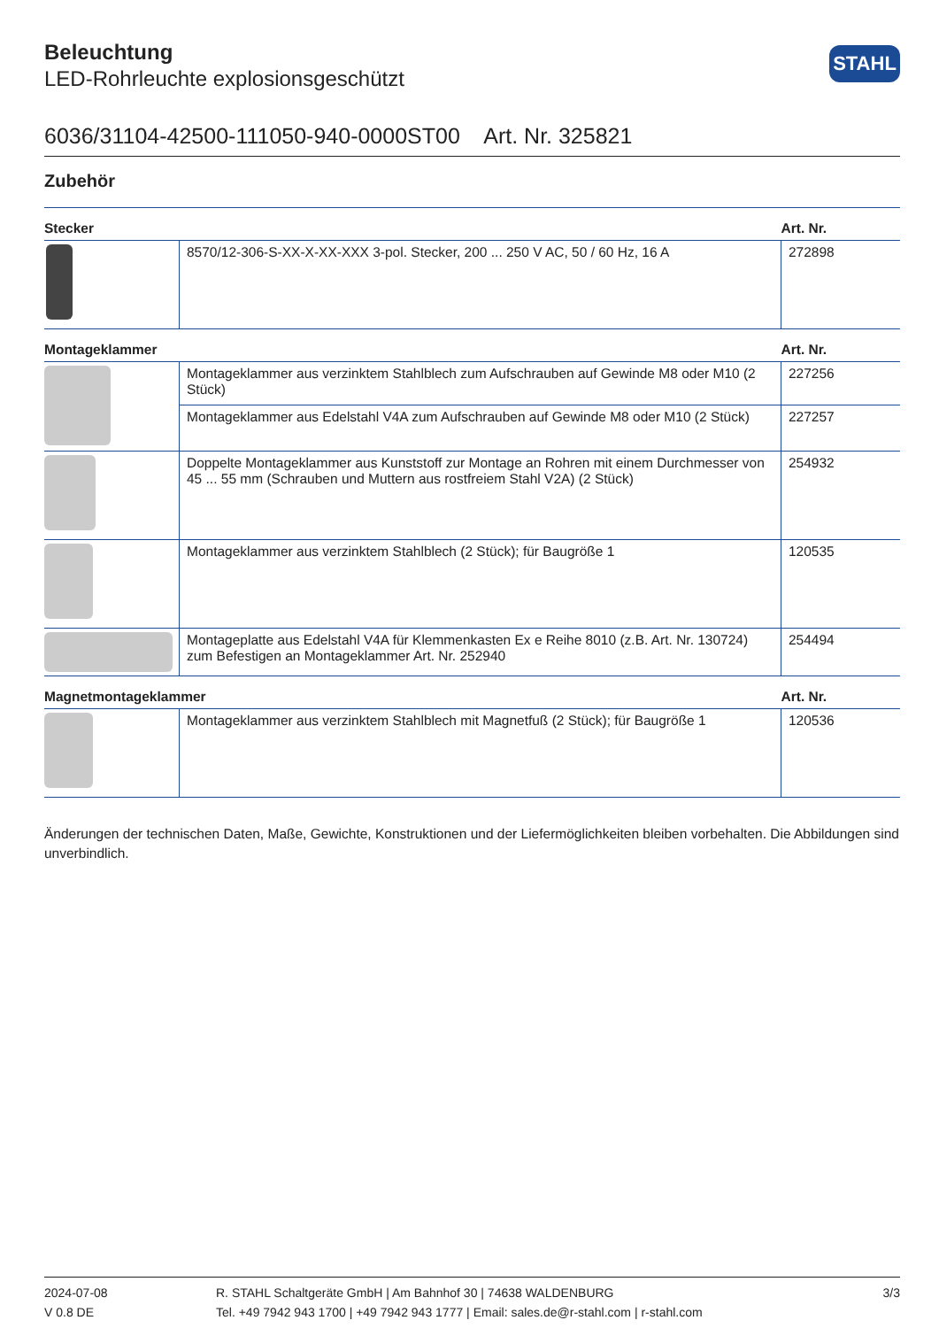STAHL
Beleuchtung
LED-Rohrleuchte explosionsgeschützt
6036/31104-42500-111050-940-0000ST00 Art. Nr. 325821
Zubehör
| Stecker | | Art. Nr. |
| --- | --- | --- |
| | 8570/12-306-S-XX-X-XX-XXX 3-pol. Stecker, 200 ... 250 V AC, 50 / 60 Hz, 16 A | 272898 |
| Montageklammer | | Art. Nr. |
| | Montageklammer aus verzinktem Stahlblech zum Aufschrauben auf Gewinde M8 oder M10 (2 Stück) | 227256 |
| | Montageklammer aus Edelstahl V4A zum Aufschrauben auf Gewinde M8 oder M10 (2 Stück) | 227257 |
| | Doppelte Montageklammer aus Kunststoff zur Montage an Rohren mit einem Durchmesser von 45 ... 55 mm (Schrauben und Muttern aus rostfreiem Stahl V2A) (2 Stück) | 254932 |
| | Montageklammer aus verzinktem Stahlblech (2 Stück); für Baugröße 1 | 120535 |
| | Montageplatte aus Edelstahl V4A für Klemmenkasten Ex e Reihe 8010 (z.B. Art. Nr. 130724) zum Befestigen an Montageklammer Art. Nr. 252940 | 254494 |
| Magnetmontageklammer | | Art. Nr. |
| | Montageklammer aus verzinktem Stahlblech mit Magnetfuß (2 Stück); für Baugröße 1 | 120536 |
Änderungen der technischen Daten, Maße, Gewichte, Konstruktionen und der Liefermöglichkeiten bleiben vorbehalten. Die Abbildungen sind unverbindlich.
2024-07-08
V 0.8 DE
R. STAHL Schaltgeräte GmbH | Am Bahnhof 30 | 74638 WALDENBURG
Tel. +49 7942 943 1700 | +49 7942 943 1777 | Email: sales.de@r-stahl.com | r-stahl.com
3/3